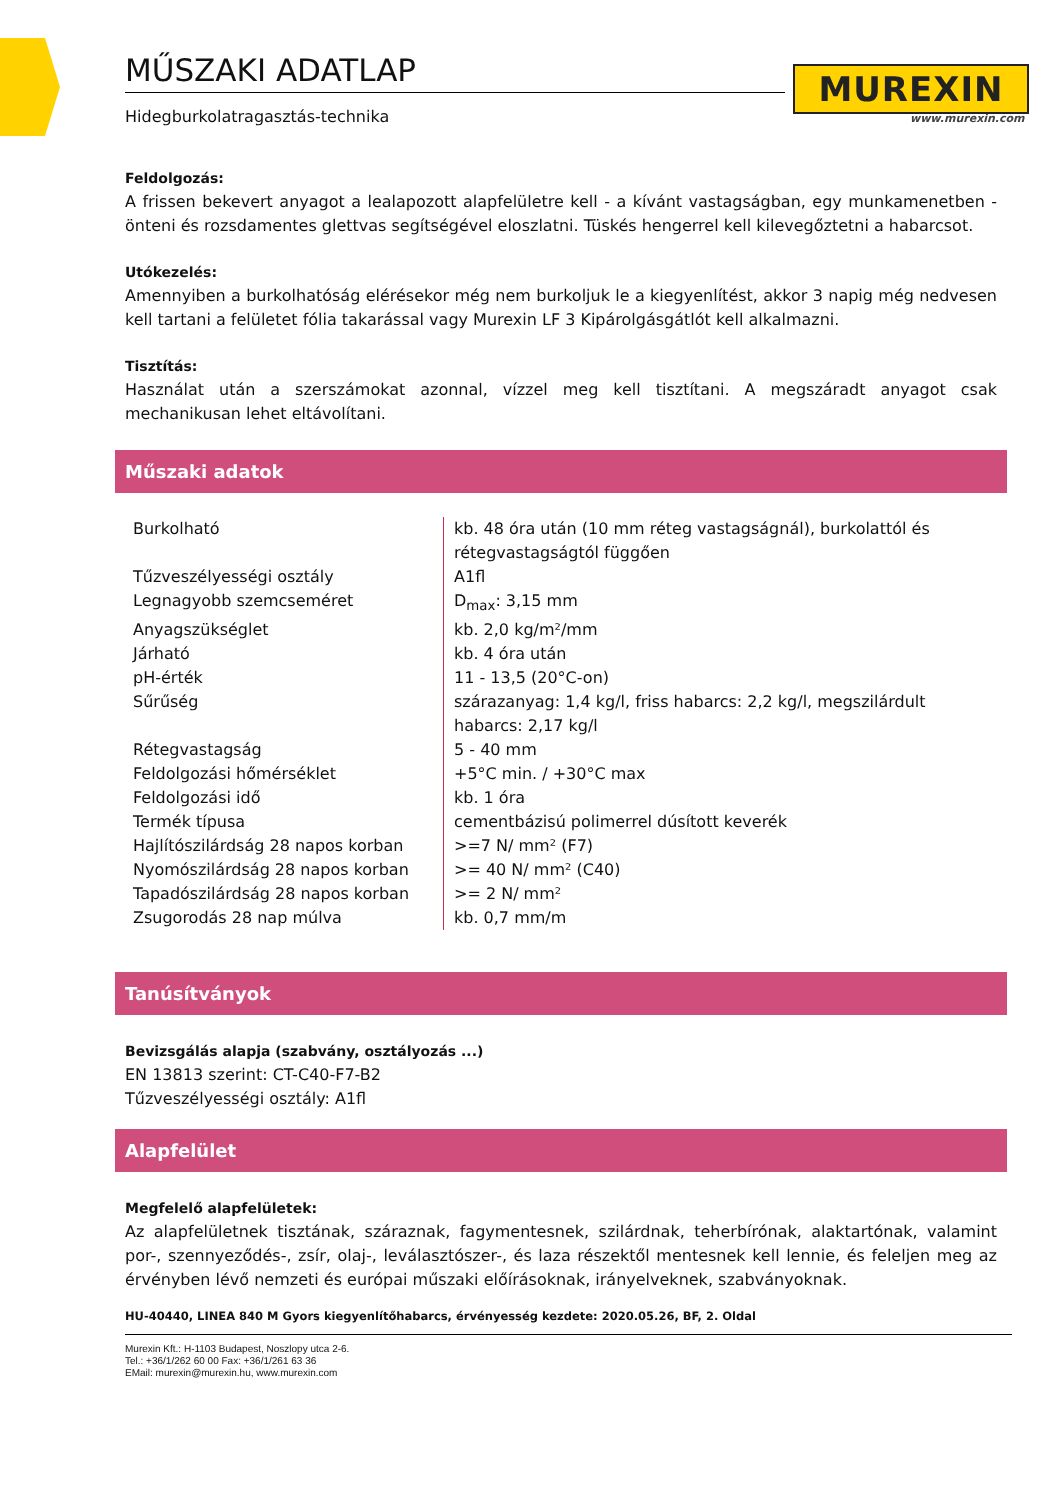MŰSZAKI ADATLAP
Hidegburkolatragasztás-technika
MUREXIN
www.murexin.com
Feldolgozás:
A frissen bekevert anyagot a lealapozott alapfelületre kell - a kívánt vastagságban, egy munkamenetben - önteni és rozsdamentes glettvas segítségével eloszlatni. Tüskés hengerrel kell kilevegőztetni a habarcsot.
Utókezelés:
Amennyiben a burkolhatóság elérésekor még nem burkoljuk le a kiegyenlítést, akkor 3 napig még nedvesen kell tartani a felületet fólia takarással vagy Murexin LF 3 Kipárolgásgátlót kell alkalmazni.
Tisztítás:
Használat után a szerszámokat azonnal, vízzel meg kell tisztítani. A megszáradt anyagot csak mechanikusan lehet eltávolítani.
Műszaki adatok
| Burkolható | kb. 48 óra után (10 mm réteg vastagságnál), burkolattól és rétegvastagságtól függően |
| Tűzveszélyességi osztály | A1fl |
| Legnagyobb szemcseméret | D<sub>max</sub>: 3,15 mm |
| Anyagszükséglet | kb. 2,0 kg/m²/mm |
| Járható | kb. 4 óra után |
| pH-érték | 11 - 13,5 (20°C-on) |
| Sűrűség | szárazanyag: 1,4 kg/l, friss habarcs: 2,2 kg/l, megszilárdult habarcs: 2,17 kg/l |
| Rétegvastagság | 5 - 40 mm |
| Feldolgozási hőmérséklet | +5°C min. / +30°C max |
| Feldolgozási idő | kb. 1 óra |
| Termék típusa | cementbázisú polimerrel dúsított keverék |
| Hajlítószilárdság 28 napos korban | >=7 N/ mm² (F7) |
| Nyomószilárdság 28 napos korban | >= 40 N/ mm² (C40) |
| Tapadószilárdság 28 napos korban | >= 2 N/ mm² |
| Zsugorodás 28 nap múlva | kb. 0,7 mm/m |
Tanúsítványok
Bevizsgálás alapja (szabvány, osztályozás ...)
EN 13813 szerint: CT-C40-F7-B2
Tűzveszélyességi osztály: A1fl
Alapfelület
Megfelelő alapfelületek:
Az alapfelületnek tisztának, száraznak, fagymentesnek, szilárdnak, teherbírónak, alaktartónak, valamint por-, szennyeződés-, zsír, olaj-, leválasztószer-, és laza részektől mentesnek kell lennie, és feleljen meg az érvényben lévő nemzeti és európai műszaki előírásoknak, irányelveknek, szabványoknak.
HU-40440, LINEA 840 M Gyors kiegyenlítőhabarcs, érvényesség kezdete: 2020.05.26, BF, 2. Oldal
Murexin Kft.: H-1103 Budapest, Noszlopy utca 2-6.
Tel.: +36/1/262 60 00 Fax: +36/1/261 63 36
EMail: murexin@murexin.hu, www.murexin.com